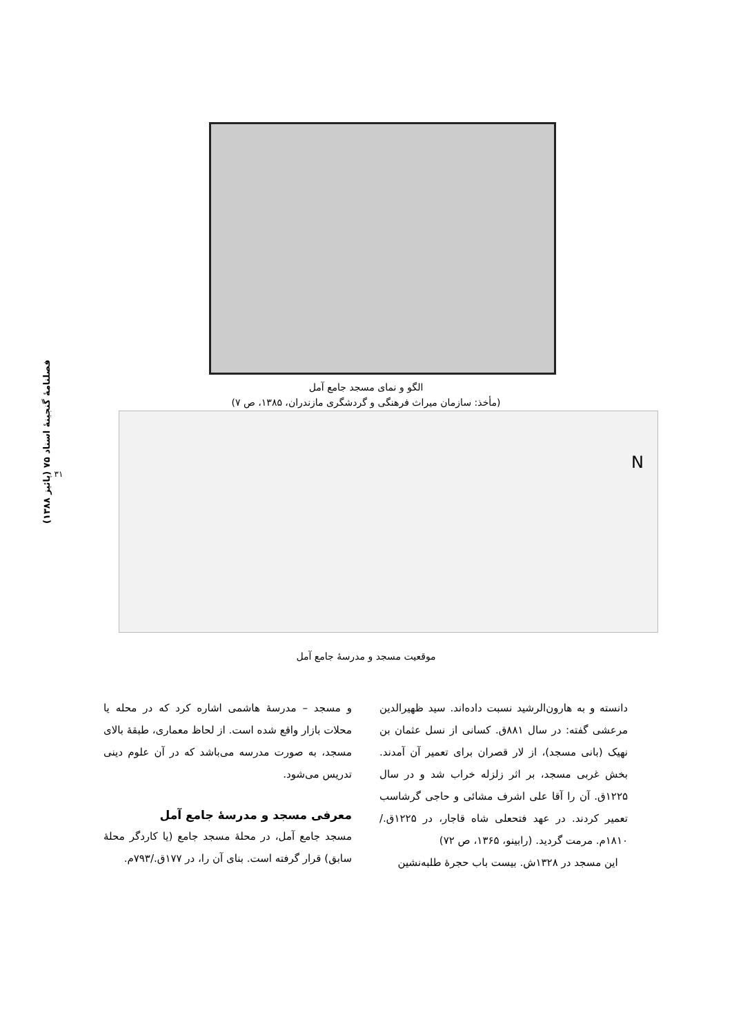فصلنامهٔ گنجینهٔ اسناد ۷۵ (پائیز ۱۳۸۸)
۳۱
الگو و نمای مسجد جامع آمل
(مأخذ: سازمان میراث فرهنگی و گردشگری مازندران، ۱۳۸۵، ص ۷)
N
موقعیت مسجد و مدرسهٔ جامع آمل
و مسجد – مدرسهٔ هاشمی اشاره کرد که در محله یا محلات بازار واقع شده است. از لحاظ معماری، طبقهٔ بالای مسجد، به صورت مدرسه می‌باشد که در آن علوم دینی تدریس می‌شود.
معرفی مسجد و مدرسهٔ جامع آمل
مسجد جامع آمل، در محلهٔ مسجد جامع (یا کاردگر محلهٔ سابق) قرار گرفته است. بنای آن را، در ۱۷۷ق./۷۹۳م.
دانسته و به هارون‌الرشید نسبت داده‌اند. سید ظهیرالدین مرعشی گفته: در سال ۸۸۱ق. کسانی از نسل عثمان بن نهیک (بانی مسجد)، از لار قصران برای تعمیر آن آمدند. بخش غربی مسجد، بر اثر زلزله خراب شد و در سال ۱۲۲۵ق. آن را آقا علی اشرف مشائی و حاجی گرشاسب تعمیر کردند. در عهد فتحعلی شاه قاجار، در ۱۲۲۵ق./۱۸۱۰م. مرمت گردید. (رابینو، ۱۳۶۵، ص ۷۲)
این مسجد در ۱۳۲۸ش. بیست باب حجرهٔ طلبه‌نشین